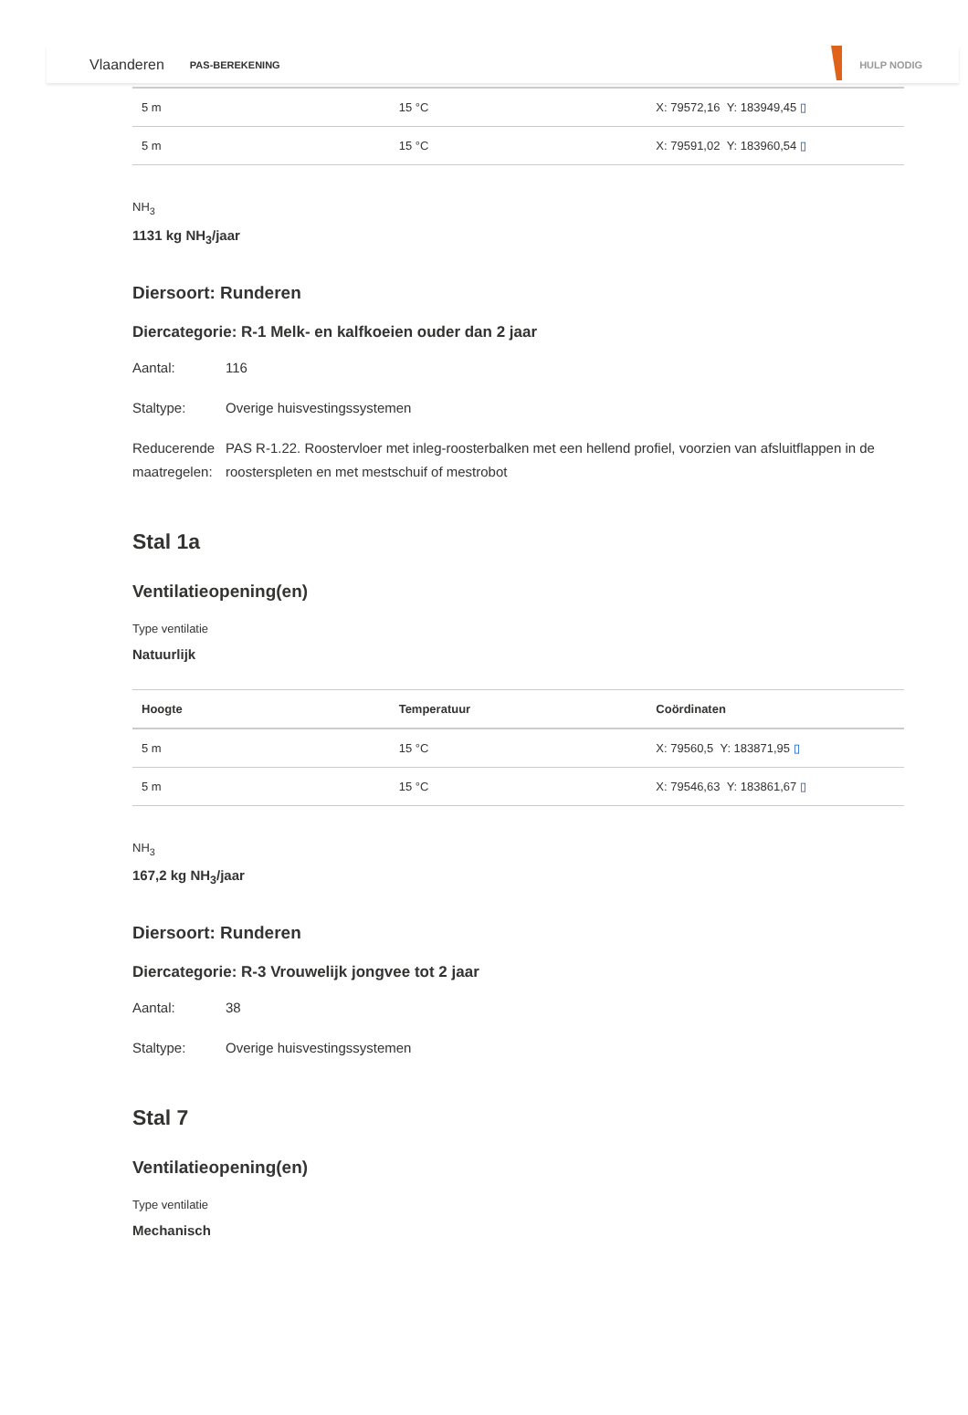Vlaanderen PAS-BEREKENING HULP NODIG
| 5 m | 15 °C | X: 79572,16 Y: 183949,45 ▯ |
| 5 m | 15 °C | X: 79591,02 Y: 183960,54 ▯ |
NH<sub>3</sub>
1131 kg NH<sub>3</sub>/jaar
Diersoort: Runderen
Diercategorie: R-1 Melk- en kalfkoeien ouder dan 2 jaar
Aantal: 116
Staltype: Overige huisvestingssystemen
Reducerende maatregelen: PAS R-1.22. Roostervloer met inleg-roosterbalken met een hellend profiel, voorzien van afsluitflappen in de roosterspleten en met mestschuif of mestrobot
Stal 1a
Ventilatieopening(en)
Type ventilatie
Natuurlijk
| Hoogte | Temperatuur | Coördinaten |
| --- | --- | --- |
| 5 m | 15 °C | X: 79560,5 Y: 183871,95 ▯ |
| 5 m | 15 °C | X: 79546,63 Y: 183861,67 ▯ |
NH<sub>3</sub>
167,2 kg NH<sub>3</sub>/jaar
Diersoort: Runderen
Diercategorie: R-3 Vrouwelijk jongvee tot 2 jaar
Aantal: 38
Staltype: Overige huisvestingssystemen
Stal 7
Ventilatieopening(en)
Type ventilatie
Mechanisch